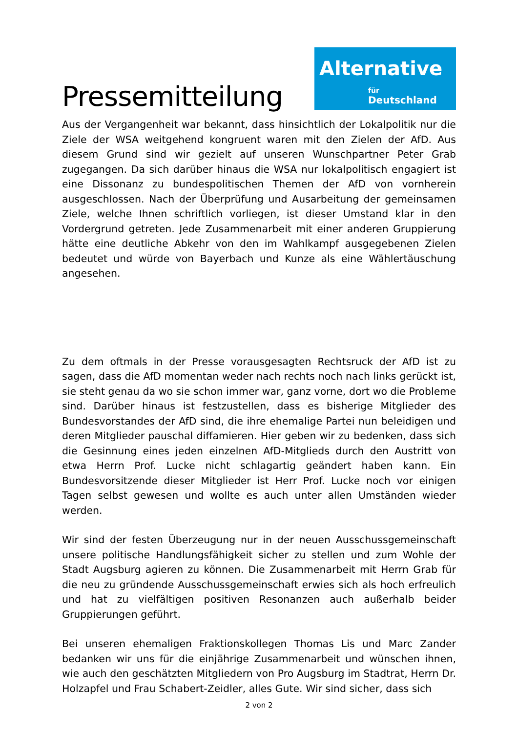Pressemitteilung
Alternative
für
Deutschland
Aus der Vergangenheit war bekannt, dass hinsichtlich der Lokalpolitik nur die Ziele der WSA weitgehend kongruent waren mit den Zielen der AfD. Aus diesem Grund sind wir gezielt auf unseren Wunschpartner Peter Grab zugegangen. Da sich darüber hinaus die WSA nur lokalpolitisch engagiert ist eine Dissonanz zu bundespolitischen Themen der AfD von vornherein ausgeschlossen. Nach der Überprüfung und Ausarbeitung der gemeinsamen Ziele, welche Ihnen schriftlich vorliegen, ist dieser Umstand klar in den Vordergrund getreten. Jede Zusammenarbeit mit einer anderen Gruppierung hätte eine deutliche Abkehr von den im Wahlkampf ausgegebenen Zielen bedeutet und würde von Bayerbach und Kunze als eine Wählertäuschung angesehen.
Zu dem oftmals in der Presse vorausgesagten Rechtsruck der AfD ist zu sagen, dass die AfD momentan weder nach rechts noch nach links gerückt ist, sie steht genau da wo sie schon immer war, ganz vorne, dort wo die Probleme sind. Darüber hinaus ist festzustellen, dass es bisherige Mitglieder des Bundesvorstandes der AfD sind, die ihre ehemalige Partei nun beleidigen und deren Mitglieder pauschal diffamieren. Hier geben wir zu bedenken, dass sich die Gesinnung eines jeden einzelnen AfD-Mitglieds durch den Austritt von etwa Herrn Prof. Lucke nicht schlagartig geändert haben kann. Ein Bundesvorsitzende dieser Mitglieder ist Herr Prof. Lucke noch vor einigen Tagen selbst gewesen und wollte es auch unter allen Umständen wieder werden.
Wir sind der festen Überzeugung nur in der neuen Ausschussgemeinschaft unsere politische Handlungsfähigkeit sicher zu stellen und zum Wohle der Stadt Augsburg agieren zu können. Die Zusammenarbeit mit Herrn Grab für die neu zu gründende Ausschussgemeinschaft erwies sich als hoch erfreulich und hat zu vielfältigen positiven Resonanzen auch außerhalb beider Gruppierungen geführt.
Bei unseren ehemaligen Fraktionskollegen Thomas Lis und Marc Zander bedanken wir uns für die einjährige Zusammenarbeit und wünschen ihnen, wie auch den geschätzten Mitgliedern von Pro Augsburg im Stadtrat, Herrn Dr. Holzapfel und Frau Schabert-Zeidler, alles Gute. Wir sind sicher, dass sich
2 von 2